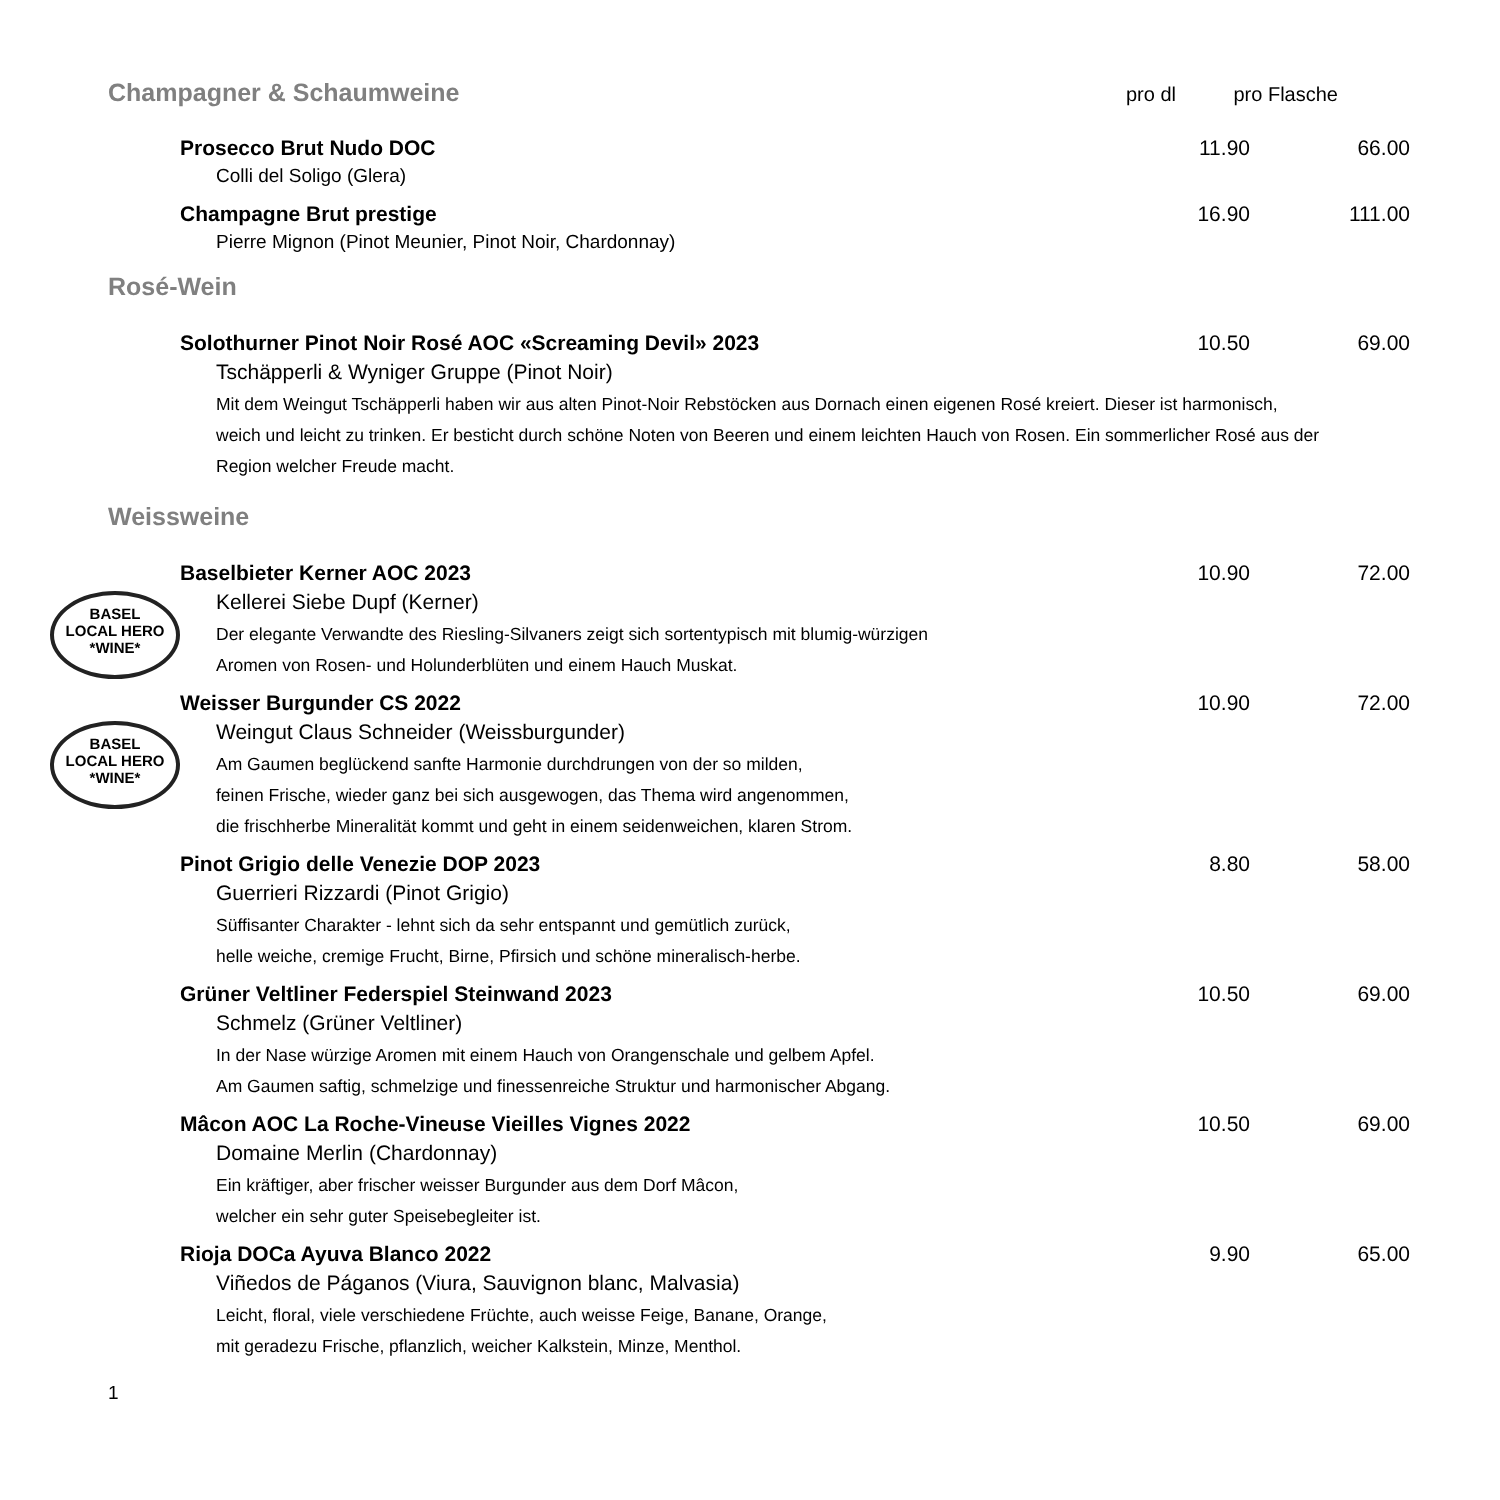Champagner & Schaumweine
pro dl
pro Flasche
Prosecco Brut Nudo DOC 11.90 66.00
Colli del Soligo (Glera)
Champagne Brut prestige 16.90 111.00
Pierre Mignon (Pinot Meunier, Pinot Noir, Chardonnay)
Rosé-Wein
Solothurner Pinot Noir Rosé AOC «Screaming Devil» 2023 10.50 69.00
Tschäpperli & Wyniger Gruppe (Pinot Noir)
Mit dem Weingut Tschäpperli haben wir aus alten Pinot-Noir Rebstöcken aus Dornach einen eigenen Rosé kreiert. Dieser ist harmonisch, weich und leicht zu trinken. Er besticht durch schöne Noten von Beeren und einem leichten Hauch von Rosen. Ein sommerlicher Rosé aus der Region welcher Freude macht.
Weissweine
BASEL
LOCAL HERO
*WINE*
Baselbieter Kerner AOC 2023 10.90 72.00
Kellerei Siebe Dupf (Kerner)
Der elegante Verwandte des Riesling-Silvaners zeigt sich sortentypisch mit blumig-würzigen
Aromen von Rosen- und Holunderblüten und einem Hauch Muskat.
BASEL
LOCAL HERO
*WINE*
Weisser Burgunder CS 2022 10.90 72.00
Weingut Claus Schneider (Weissburgunder)
Am Gaumen beglückend sanfte Harmonie durchdrungen von der so milden,
feinen Frische, wieder ganz bei sich ausgewogen, das Thema wird angenommen,
die frischherbe Mineralität kommt und geht in einem seidenweichen, klaren Strom.
Pinot Grigio delle Venezie DOP 2023 8.80 58.00
Guerrieri Rizzardi (Pinot Grigio)
Süffisanter Charakter - lehnt sich da sehr entspannt und gemütlich zurück,
helle weiche, cremige Frucht, Birne, Pfirsich und schöne mineralisch-herbe.
Grüner Veltliner Federspiel Steinwand 2023 10.50 69.00
Schmelz (Grüner Veltliner)
In der Nase würzige Aromen mit einem Hauch von Orangenschale und gelbem Apfel.
Am Gaumen saftig, schmelzige und finessenreiche Struktur und harmonischer Abgang.
Mâcon AOC La Roche-Vineuse Vieilles Vignes 2022 10.50 69.00
Domaine Merlin (Chardonnay)
Ein kräftiger, aber frischer weisser Burgunder aus dem Dorf Mâcon,
welcher ein sehr guter Speisebegleiter ist.
Rioja DOCa Ayuva Blanco 2022 9.90 65.00
Viñedos de Páganos (Viura, Sauvignon blanc, Malvasia)
Leicht, floral, viele verschiedene Früchte, auch weisse Feige, Banane, Orange,
mit geradezu Frische, pflanzlich, weicher Kalkstein, Minze, Menthol.
1